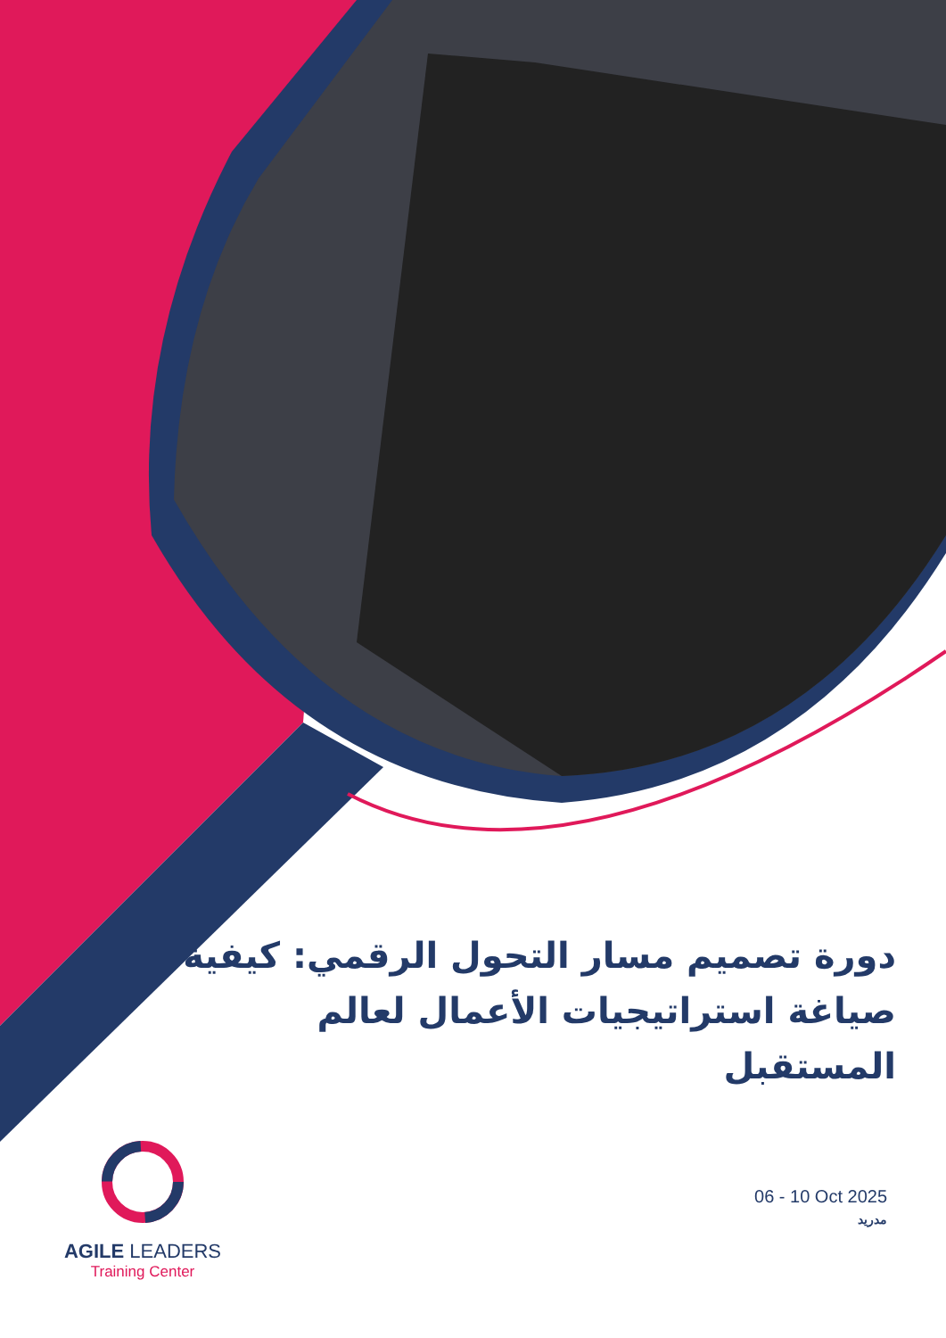دورة تصميم مسار التحول الرقمي: كيفية صياغة استراتيجيات الأعمال لعالم المستقبل
AGILE LEADERS
Training Center
06 - 10 Oct 2025
مدريد